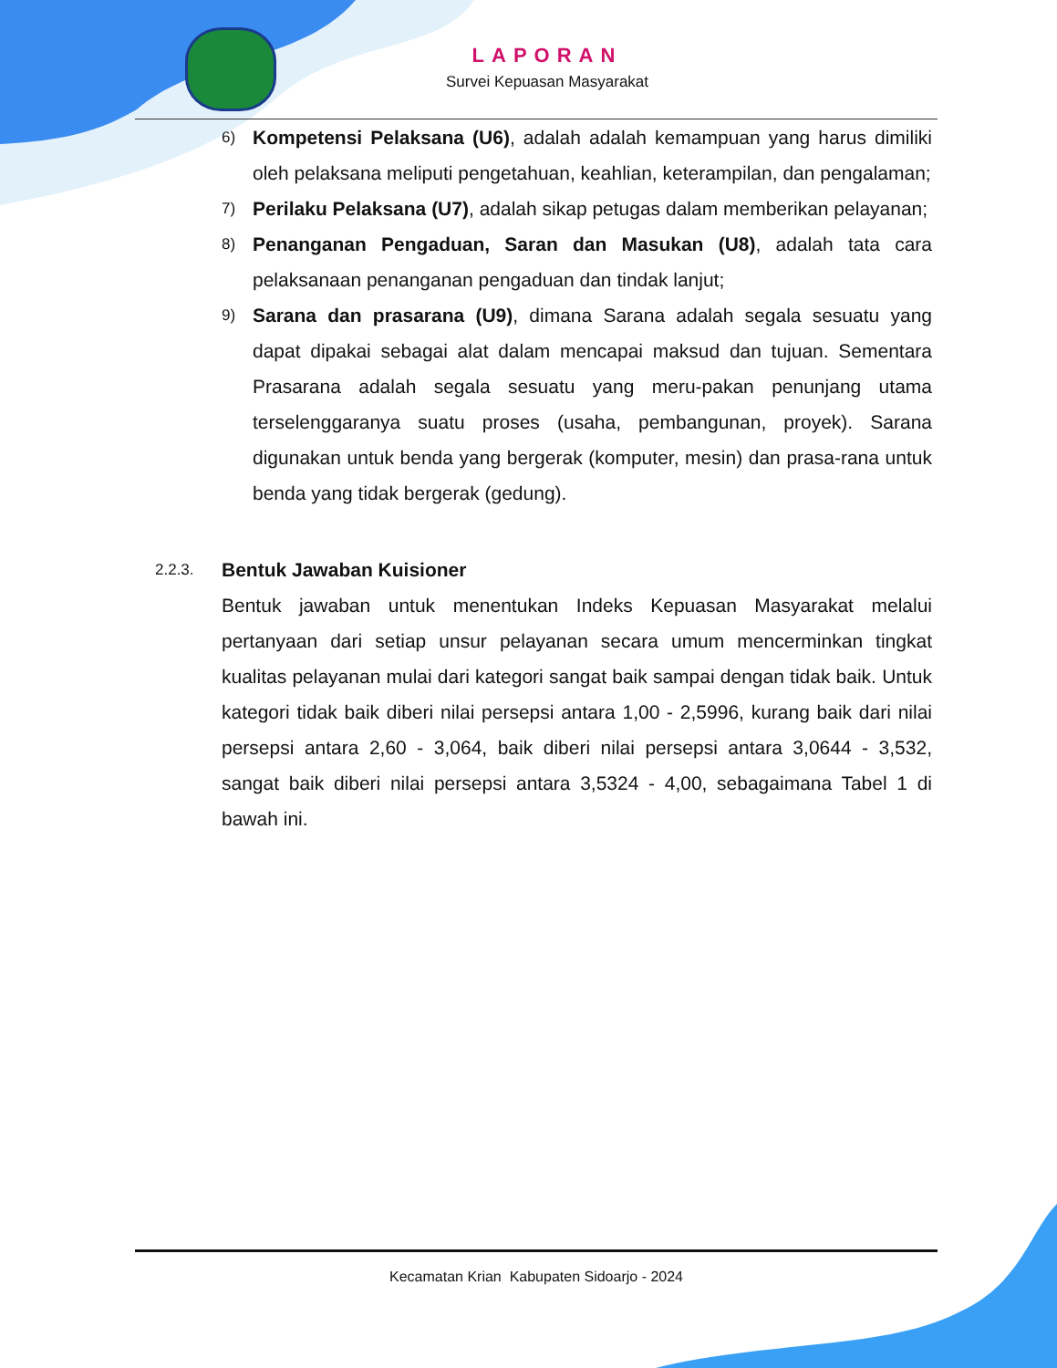LAPORAN
Survei Kepuasan Masyarakat
6)
Kompetensi Pelaksana (U6), adalah adalah kemampuan yang harus dimiliki oleh pelaksana meliputi pengetahuan, keahlian, keterampilan, dan pengalaman;
7)
Perilaku Pelaksana (U7), adalah sikap petugas dalam memberikan pelayanan;
8)
Penanganan Pengaduan, Saran dan Masukan (U8), adalah tata cara pelaksanaan penanganan pengaduan dan tindak lanjut;
9)
Sarana dan prasarana (U9), dimana Sarana adalah segala sesuatu yang dapat dipakai sebagai alat dalam mencapai maksud dan tujuan. Sementara Prasarana adalah segala sesuatu yang meru-pakan penunjang utama terselenggaranya suatu proses (usaha, pembangunan, proyek). Sarana digunakan untuk benda yang bergerak (komputer, mesin) dan prasa-rana untuk benda yang tidak bergerak (gedung).
2.2.3.
Bentuk Jawaban Kuisioner
Bentuk jawaban untuk menentukan Indeks Kepuasan Masyarakat melalui pertanyaan dari setiap unsur pelayanan secara umum mencerminkan tingkat kualitas pelayanan mulai dari kategori sangat baik sampai dengan tidak baik. Untuk kategori tidak baik diberi nilai persepsi antara 1,00 - 2,5996, kurang baik dari nilai persepsi antara 2,60 - 3,064, baik diberi nilai persepsi antara 3,0644 - 3,532, sangat baik diberi nilai persepsi antara 3,5324 - 4,00, sebagaimana Tabel 1 di bawah ini.
Kecamatan Krian Kabupaten Sidoarjo - 2024